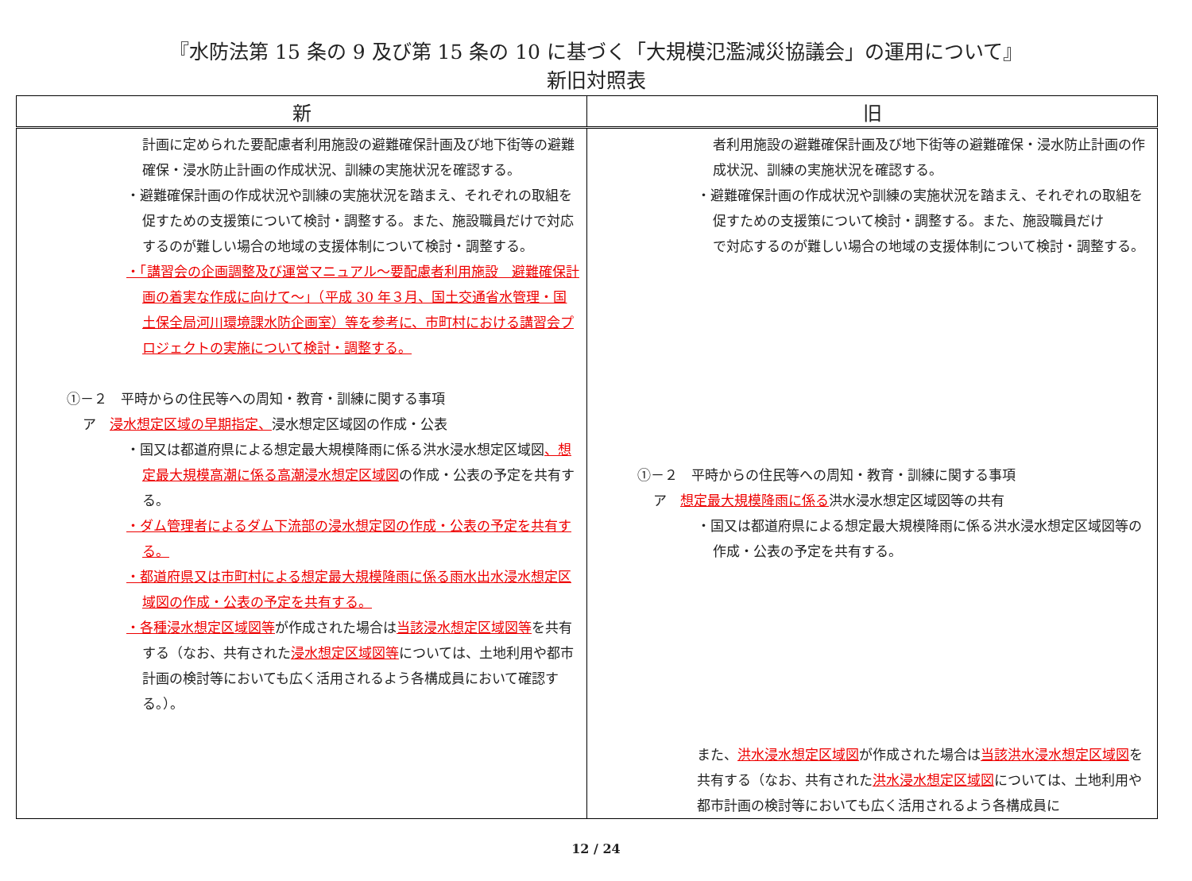『水防法第 15 条の 9 及び第 15 条の 10 に基づく「大規模氾濫減災協議会」の運用について』
新旧対照表
| 新 | 旧 |
| --- | --- |
| 計画に定められた要配慮者利用施設の避難確保計画及び地下街等の避難確保・浸水防止計画の作成状況、訓練の実施状況を確認する。 ・避難確保計画の作成状況や訓練の実施状況を踏まえ、それぞれの取組を促すための支援策について検討・調整する。また、施設職員だけで対応するのが難しい場合の地域の支援体制について検討・調整する。 ・「講習会の企画調整及び運営マニュアル～要配慮者利用施設 避難確保計画の着実な作成に向けて～」（平成 30 年３月、国土交通省水管理・国土保全局河川環境課水防企画室）等を参考に、市町村における講習会プロジェクトの実施について検討・調整する。 ①－２ 平時からの住民等への周知・教育・訓練に関する事項 ア 浸水想定区域の早期指定、 浸水想定区域図の作成・公表 ・国又は都道府県による想定最大規模降雨に係る洪水浸水想定区域図 、想定最大規模高潮に係る高潮浸水想定区域図 の作成・公表の予定を共有する。 ・ダム管理者によるダム下流部の浸水想定図の作成・公表の予定を共有する。 ・都道府県又は市町村による想定最大規模降雨に係る雨水出水浸水想定区域図の作成・公表の予定を共有する。 ・各種浸水想定区域図等 が作成された場合は 当該浸水想定区域図等 を共有する（なお、共有された 浸水想定区域図等 については、土地利用や都市計画の検討等においても広く活用されるよう各構成員において確認する。）。 | 者利用施設の避難確保計画及び地下街等の避難確保・浸水防止計画の作成状況、訓練の実施状況を確認する。 ・避難確保計画の作成状況や訓練の実施状況を踏まえ、それぞれの取組を促すための支援策について検討・調整する。また、施設職員だけ で対応するのが難しい場合の地域の支援体制について検討・調整する。 ①－２ 平時からの住民等への周知・教育・訓練に関する事項 ア 想定最大規模降雨に係る 洪水浸水想定区域図等の共有 ・国又は都道府県による想定最大規模降雨に係る洪水浸水想定区域図等の作成・公表の予定を共有する。 また、 洪水浸水想定区域図 が作成された場合は 当該洪水浸水想定区域図 を共有する（なお、共有された 洪水浸水想定区域図 については、土地利用や都市計画の検討等においても広く活用されるよう各構成員に |
12 / 24